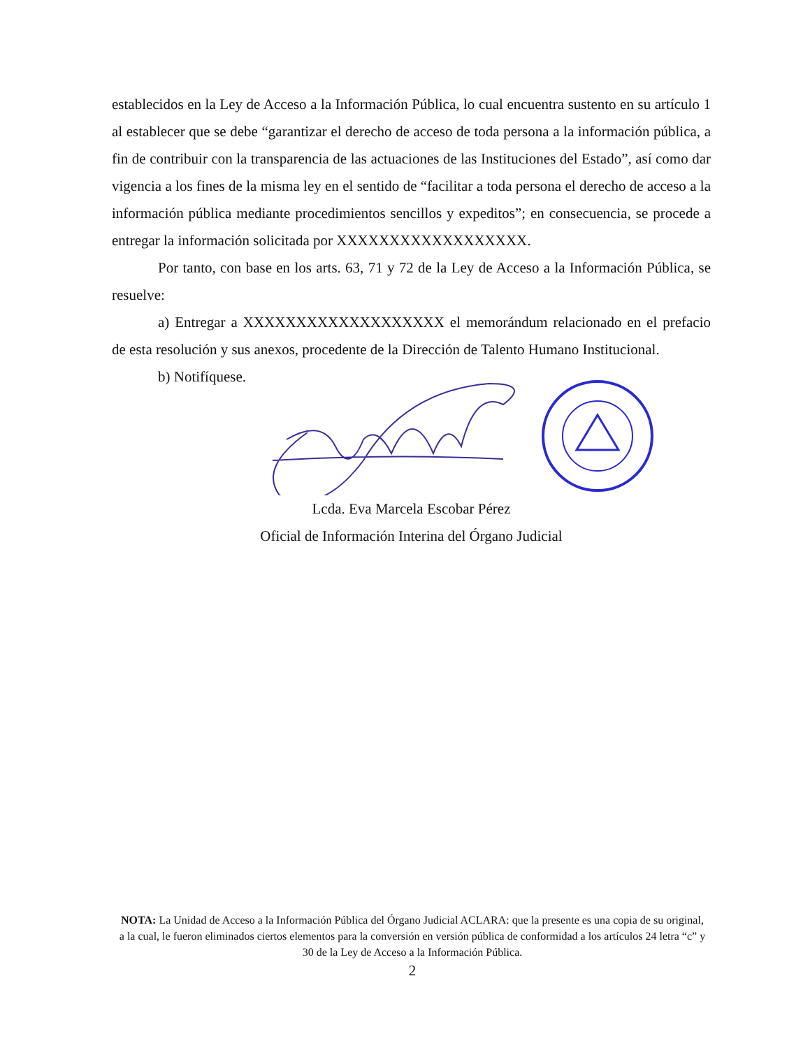establecidos en la Ley de Acceso a la Información Pública, lo cual encuentra sustento en su artículo 1 al establecer que se debe “garantizar el derecho de acceso de toda persona a la información pública, a fin de contribuir con la transparencia de las actuaciones de las Instituciones del Estado”, así como dar vigencia a los fines de la misma ley en el sentido de “facilitar a toda persona el derecho de acceso a la información pública mediante procedimientos sencillos y expeditos”; en consecuencia, se procede a entregar la información solicitada por XXXXXXXXXXXXXXXXXX.
Por tanto, con base en los arts. 63, 71 y 72 de la Ley de Acceso a la Información Pública, se resuelve:
a) Entregar a XXXXXXXXXXXXXXXXXXX el memorándum relacionado en el prefacio de esta resolución y sus anexos, procedente de la Dirección de Talento Humano Institucional.
b) Notifíquese.
Lcda. Eva Marcela Escobar Pérez
Oficial de Información Interina del Órgano Judicial
NOTA: La Unidad de Acceso a la Información Pública del Órgano Judicial ACLARA: que la presente es una copia de su original, a la cual, le fueron eliminados ciertos elementos para la conversión en versión pública de conformidad a los artículos 24 letra “c” y 30 de la Ley de Acceso a la Información Pública.
2